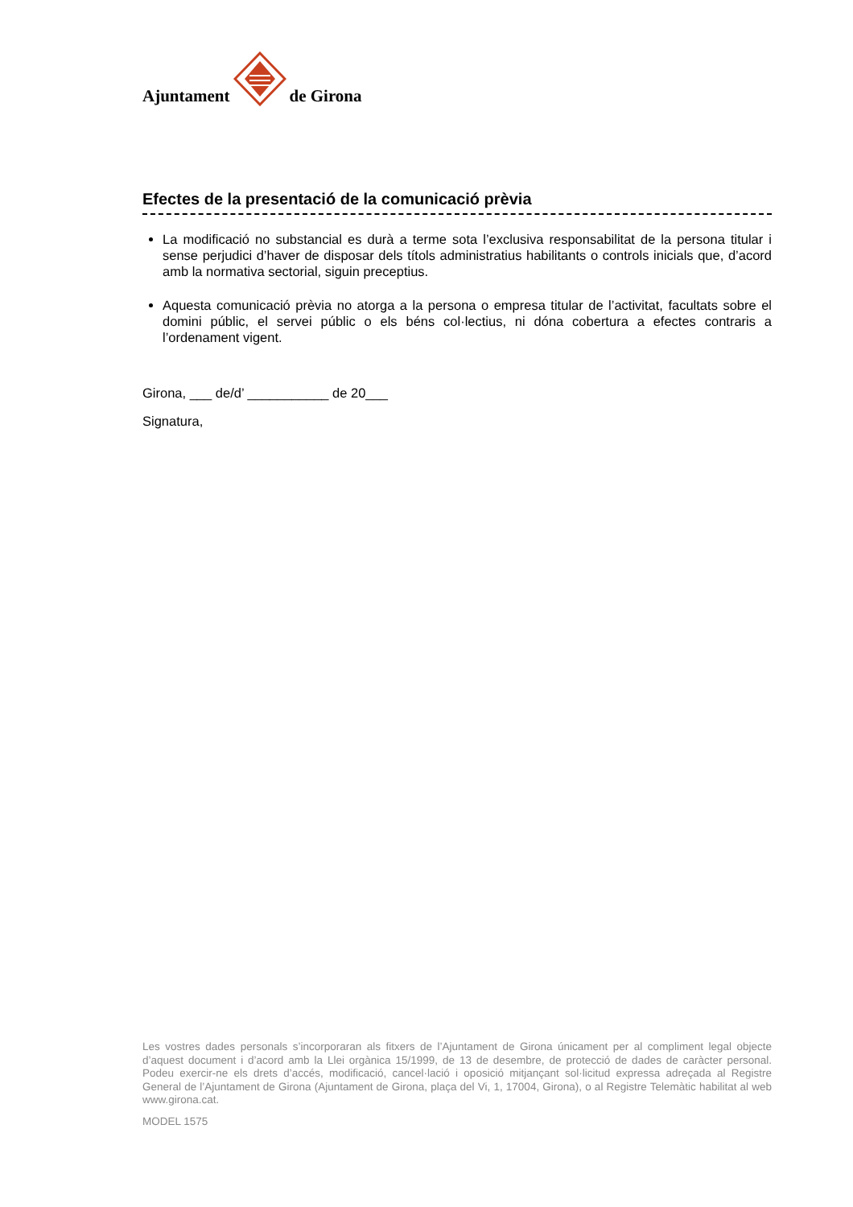Ajuntament de Girona
Efectes de la presentació de la comunicació prèvia
La modificació no substancial es durà a terme sota l’exclusiva responsabilitat de la persona titular i sense perjudici d’haver de disposar dels títols administratius habilitants o controls inicials que, d’acord amb la normativa sectorial, siguin preceptius.
Aquesta comunicació prèvia no atorga a la persona o empresa titular de l’activitat, facultats sobre el domini públic, el servei públic o els béns col·lectius, ni dóna cobertura a efectes contraris a l’ordenament vigent.
Girona, ___ de/d’ ___________ de 20___
Signatura,
Les vostres dades personals s’incorporaran als fitxers de l’Ajuntament de Girona únicament per al compliment legal objecte d’aquest document i d’acord amb la Llei orgànica 15/1999, de 13 de desembre, de protecció de dades de caràcter personal. Podeu exercir-ne els drets d’accés, modificació, cancel·lació i oposició mitjançant sol·licitud expressa adreçada al Registre General de l’Ajuntament de Girona (Ajuntament de Girona, plaça del Vi, 1, 17004, Girona), o al Registre Telemàtic habilitat al web www.girona.cat.
MODEL 1575